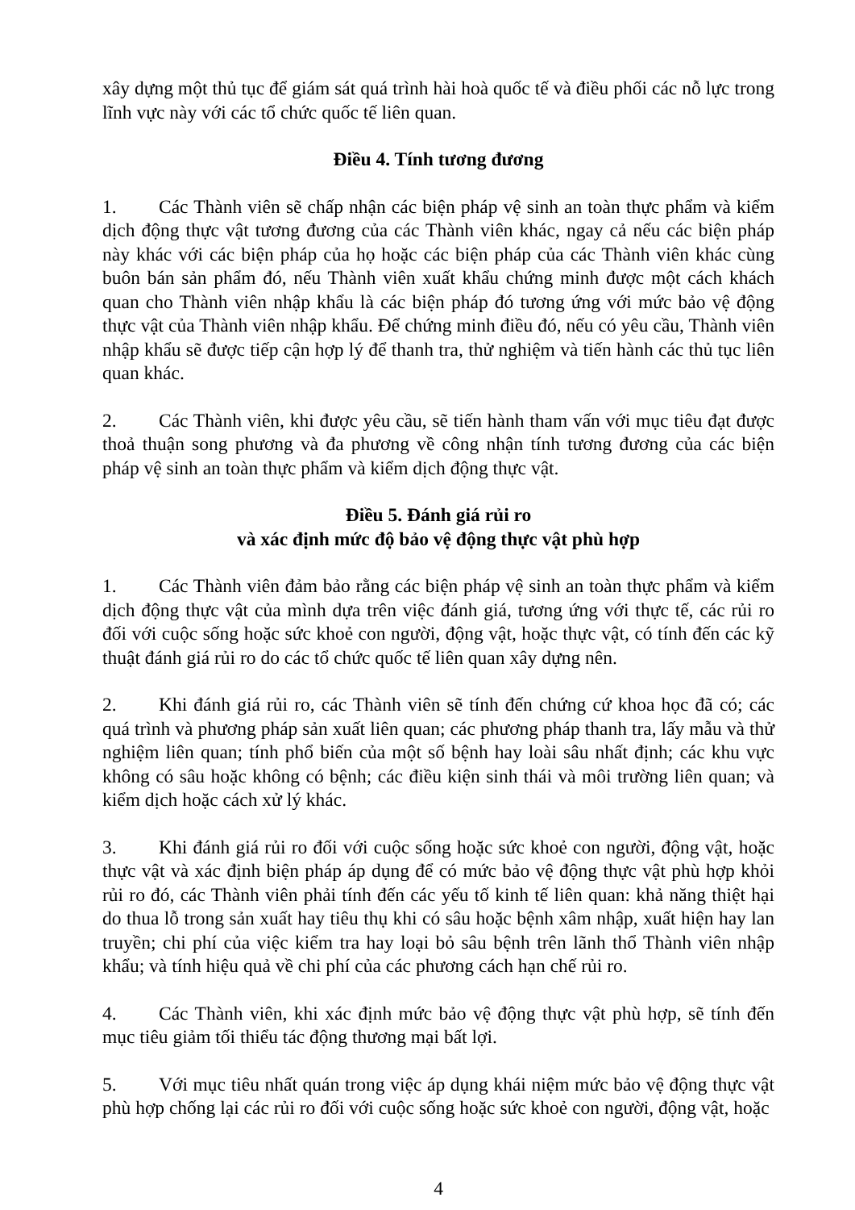xây dựng một thủ tục để giám sát quá trình hài hoà quốc tế và điều phối các nỗ lực trong lĩnh vực này với các tổ chức quốc tế liên quan.
Điều 4. Tính tương đương
1. Các Thành viên sẽ chấp nhận các biện pháp vệ sinh an toàn thực phẩm và kiểm dịch động thực vật tương đương của các Thành viên khác, ngay cả nếu các biện pháp này khác với các biện pháp của họ hoặc các biện pháp của các Thành viên khác cùng buôn bán sản phẩm đó, nếu Thành viên xuất khẩu chứng minh được một cách khách quan cho Thành viên nhập khẩu là các biện pháp đó tương ứng với mức bảo vệ động thực vật của Thành viên nhập khẩu. Để chứng minh điều đó, nếu có yêu cầu, Thành viên nhập khẩu sẽ được tiếp cận hợp lý để thanh tra, thử nghiệm và tiến hành các thủ tục liên quan khác.
2. Các Thành viên, khi được yêu cầu, sẽ tiến hành tham vấn với mục tiêu đạt được thoả thuận song phương và đa phương về công nhận tính tương đương của các biện pháp vệ sinh an toàn thực phẩm và kiểm dịch động thực vật.
Điều 5. Đánh giá rủi ro
và xác định mức độ bảo vệ động thực vật phù hợp
1. Các Thành viên đảm bảo rằng các biện pháp vệ sinh an toàn thực phẩm và kiểm dịch động thực vật của mình dựa trên việc đánh giá, tương ứng với thực tế, các rủi ro đối với cuộc sống hoặc sức khoẻ con người, động vật, hoặc thực vật, có tính đến các kỹ thuật đánh giá rủi ro do các tổ chức quốc tế liên quan xây dựng nên.
2. Khi đánh giá rủi ro, các Thành viên sẽ tính đến chứng cứ khoa học đã có; các quá trình và phương pháp sản xuất liên quan; các phương pháp thanh tra, lấy mẫu và thử nghiệm liên quan; tính phổ biến của một số bệnh hay loài sâu nhất định; các khu vực không có sâu hoặc không có bệnh; các điều kiện sinh thái và môi trường liên quan; và kiểm dịch hoặc cách xử lý khác.
3. Khi đánh giá rủi ro đối với cuộc sống hoặc sức khoẻ con người, động vật, hoặc thực vật và xác định biện pháp áp dụng để có mức bảo vệ động thực vật phù hợp khỏi rủi ro đó, các Thành viên phải tính đến các yếu tố kinh tế liên quan: khả năng thiệt hại do thua lỗ trong sản xuất hay tiêu thụ khi có sâu hoặc bệnh xâm nhập, xuất hiện hay lan truyền; chi phí của việc kiểm tra hay loại bỏ sâu bệnh trên lãnh thổ Thành viên nhập khẩu; và tính hiệu quả về chi phí của các phương cách hạn chế rủi ro.
4. Các Thành viên, khi xác định mức bảo vệ động thực vật phù hợp, sẽ tính đến mục tiêu giảm tối thiểu tác động thương mại bất lợi.
5. Với mục tiêu nhất quán trong việc áp dụng khái niệm mức bảo vệ động thực vật phù hợp chống lại các rủi ro đối với cuộc sống hoặc sức khoẻ con người, động vật, hoặc
4